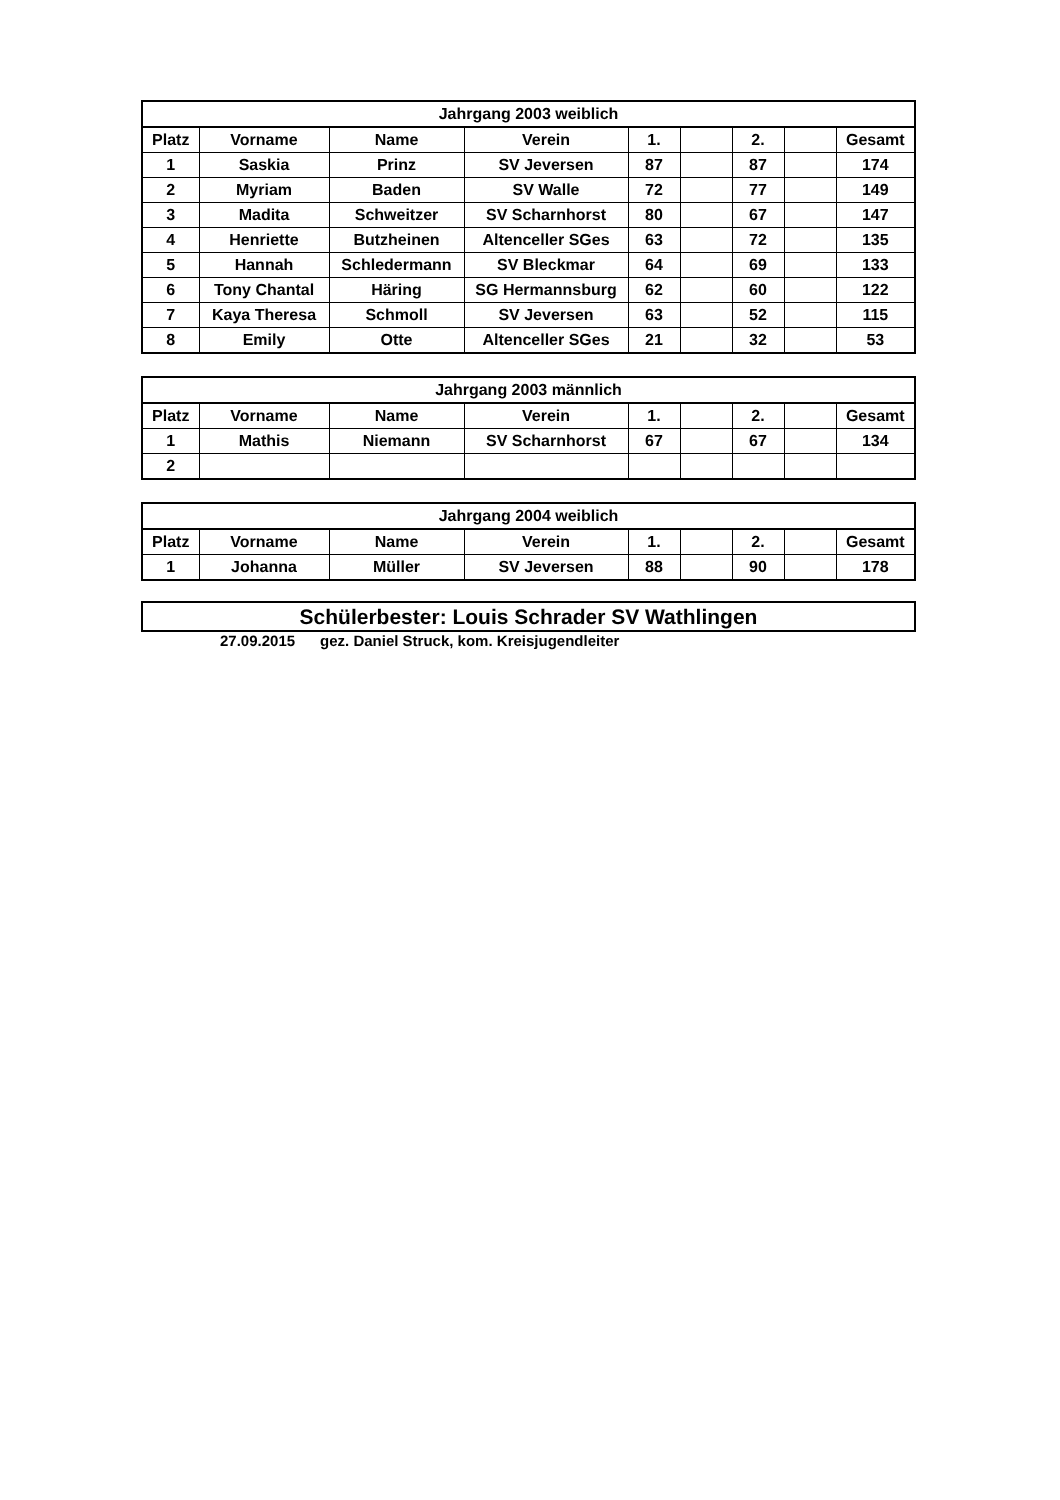| Jahrgang 2003 weiblich | | | | | | | | |
| --- | --- | --- | --- | --- | --- | --- | --- | --- |
| Platz | Vorname | Name | Verein | 1. | | 2. | | Gesamt |
| 1 | Saskia | Prinz | SV Jeversen | 87 | | 87 | | 174 |
| 2 | Myriam | Baden | SV Walle | 72 | | 77 | | 149 |
| 3 | Madita | Schweitzer | SV Scharnhorst | 80 | | 67 | | 147 |
| 4 | Henriette | Butzheinen | Altenceller SGes | 63 | | 72 | | 135 |
| 5 | Hannah | Schledermann | SV Bleckmar | 64 | | 69 | | 133 |
| 6 | Tony Chantal | Häring | SG Hermannsburg | 62 | | 60 | | 122 |
| 7 | Kaya Theresa | Schmoll | SV Jeversen | 63 | | 52 | | 115 |
| 8 | Emily | Otte | Altenceller SGes | 21 | | 32 | | 53 |
| Jahrgang 2003 männlich | | | | | | | | |
| --- | --- | --- | --- | --- | --- | --- | --- | --- |
| Platz | Vorname | Name | Verein | 1. | | 2. | | Gesamt |
| 1 | Mathis | Niemann | SV Scharnhorst | 67 | | 67 | | 134 |
| 2 | | | | | | | | |
| Jahrgang 2004 weiblich | | | | | | | | |
| --- | --- | --- | --- | --- | --- | --- | --- | --- |
| Platz | Vorname | Name | Verein | 1. | | 2. | | Gesamt |
| 1 | Johanna | Müller | SV Jeversen | 88 | | 90 | | 178 |
Schülerbester: Louis Schrader SV Wathlingen
27.09.2015 gez. Daniel Struck, kom. Kreisjugendleiter